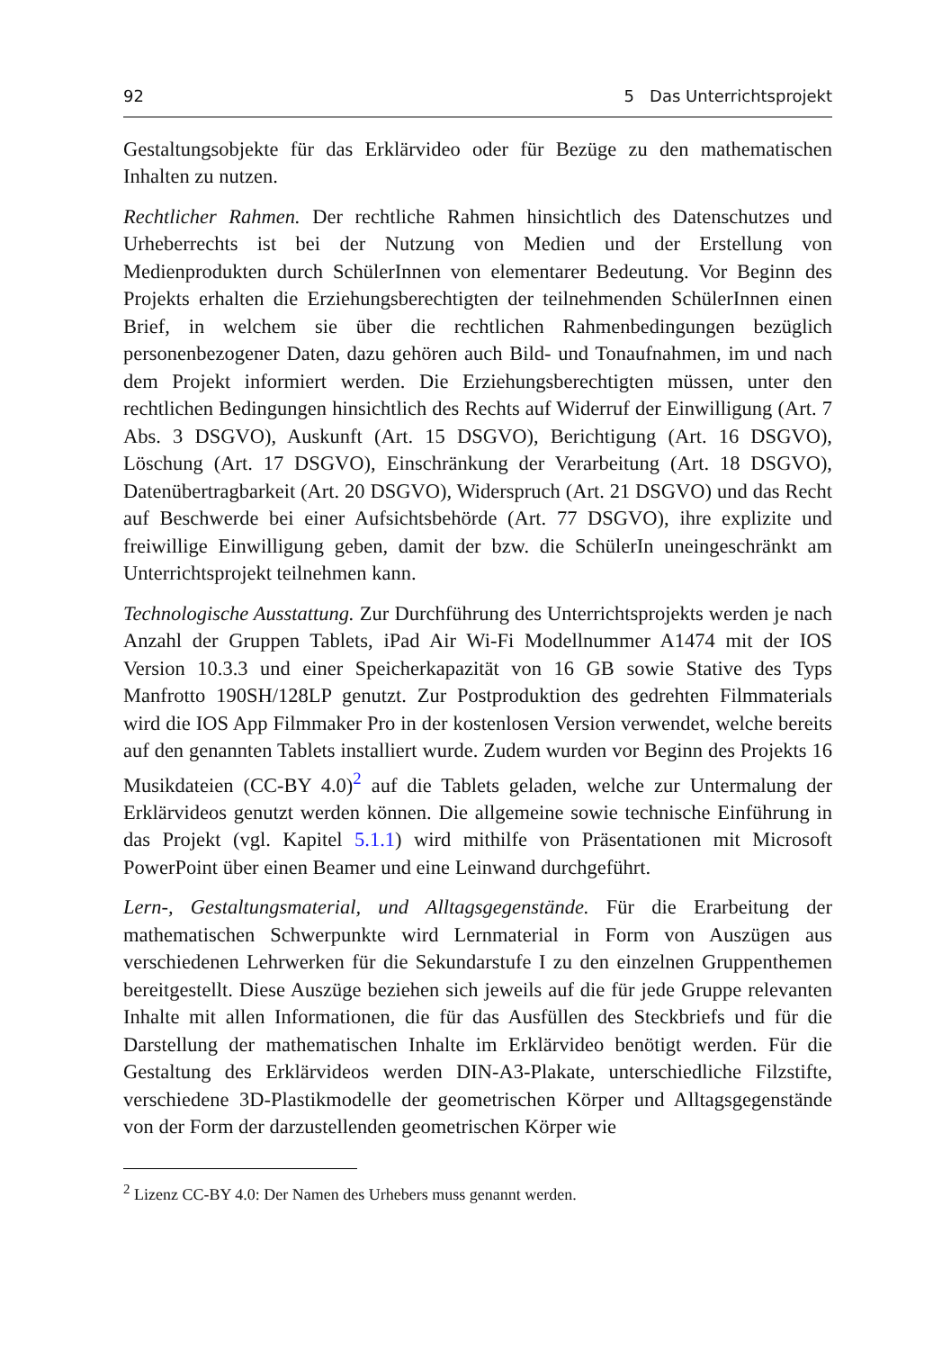92 5 Das Unterrichtsprojekt
Gestaltungsobjekte für das Erklärvideo oder für Bezüge zu den mathematischen Inhalten zu nutzen.
Rechtlicher Rahmen. Der rechtliche Rahmen hinsichtlich des Datenschutzes und Urheberrechts ist bei der Nutzung von Medien und der Erstellung von Medienprodukten durch SchülerInnen von elementarer Bedeutung. Vor Beginn des Projekts erhalten die Erziehungsberechtigten der teilnehmenden SchülerInnen einen Brief, in welchem sie über die rechtlichen Rahmenbedingungen bezüglich personenbezogener Daten, dazu gehören auch Bild- und Tonaufnahmen, im und nach dem Projekt informiert werden. Die Erziehungsberechtigten müssen, unter den rechtlichen Bedingungen hinsichtlich des Rechts auf Widerruf der Einwilligung (Art. 7 Abs. 3 DSGVO), Auskunft (Art. 15 DSGVO), Berichtigung (Art. 16 DSGVO), Löschung (Art. 17 DSGVO), Einschränkung der Verarbeitung (Art. 18 DSGVO), Datenübertragbarkeit (Art. 20 DSGVO), Widerspruch (Art. 21 DSGVO) und das Recht auf Beschwerde bei einer Aufsichtsbehörde (Art. 77 DSGVO), ihre explizite und freiwillige Einwilligung geben, damit der bzw. die SchülerIn uneingeschränkt am Unterrichtsprojekt teilnehmen kann.
Technologische Ausstattung. Zur Durchführung des Unterrichtsprojekts werden je nach Anzahl der Gruppen Tablets, iPad Air Wi-Fi Modellnummer A1474 mit der IOS Version 10.3.3 und einer Speicherkapazität von 16 GB sowie Stative des Typs Manfrotto 190SH/128LP genutzt. Zur Postproduktion des gedrehten Filmmaterials wird die IOS App Filmmaker Pro in der kostenlosen Version verwendet, welche bereits auf den genannten Tablets installiert wurde. Zudem wurden vor Beginn des Projekts 16 Musikdateien (CC-BY 4.0)<sup>2</sup> auf die Tablets geladen, welche zur Untermalung der Erklärvideos genutzt werden können. Die allgemeine sowie technische Einführung in das Projekt (vgl. Kapitel 5.1.1) wird mithilfe von Präsentationen mit Microsoft PowerPoint über einen Beamer und eine Leinwand durchgeführt.
Lern-, Gestaltungsmaterial, und Alltagsgegenstände. Für die Erarbeitung der mathematischen Schwerpunkte wird Lernmaterial in Form von Auszügen aus verschiedenen Lehrwerken für die Sekundarstufe I zu den einzelnen Gruppenthemen bereitgestellt. Diese Auszüge beziehen sich jeweils auf die für jede Gruppe relevanten Inhalte mit allen Informationen, die für das Ausfüllen des Steckbriefs und für die Darstellung der mathematischen Inhalte im Erklärvideo benötigt werden. Für die Gestaltung des Erklärvideos werden DIN-A3-Plakate, unterschiedliche Filzstifte, verschiedene 3D-Plastikmodelle der geometrischen Körper und Alltagsgegenstände von der Form der darzustellenden geometrischen Körper wie
<sup>2</sup> Lizenz CC-BY 4.0: Der Namen des Urhebers muss genannt werden.